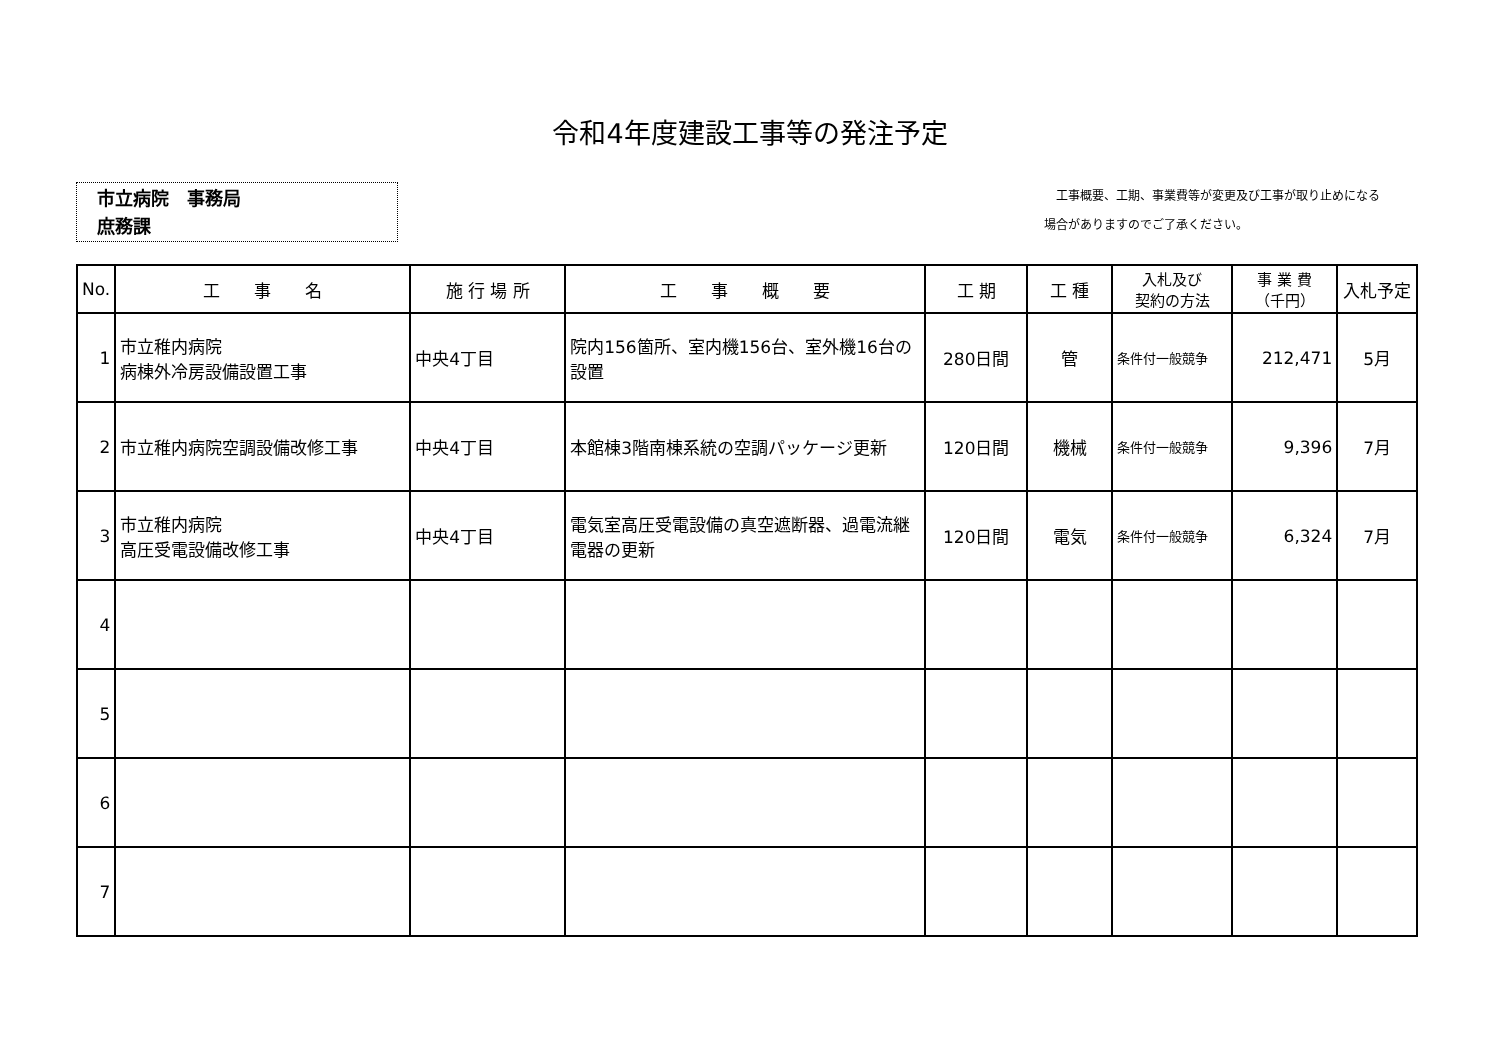令和4年度建設工事等の発注予定
市立病院　事務局
庶務課
　工事概要、工期、事業費等が変更及び工事が取り止めになる
場合がありますのでご了承ください。
| No. | 工 事 名 | 施 行 場 所 | 工 事 概 要 | 工 期 | 工 種 | 入札及び 契約の方法 | 事 業 費 （千円） | 入札予定 |
| --- | --- | --- | --- | --- | --- | --- | --- | --- |
| 1 | 市立稚内病院 病棟外冷房設備設置工事 | 中央4丁目 | 院内156箇所、室内機156台、室外機16台の設置 | 280日間 | 管 | 条件付一般競争 | 212,471 | 5月 |
| 2 | 市立稚内病院空調設備改修工事 | 中央4丁目 | 本館棟3階南棟系統の空調パッケージ更新 | 120日間 | 機械 | 条件付一般競争 | 9,396 | 7月 |
| 3 | 市立稚内病院 高圧受電設備改修工事 | 中央4丁目 | 電気室高圧受電設備の真空遮断器、過電流継電器の更新 | 120日間 | 電気 | 条件付一般競争 | 6,324 | 7月 |
| 4 | | | | | | | | |
| 5 | | | | | | | | |
| 6 | | | | | | | | |
| 7 | | | | | | | | |